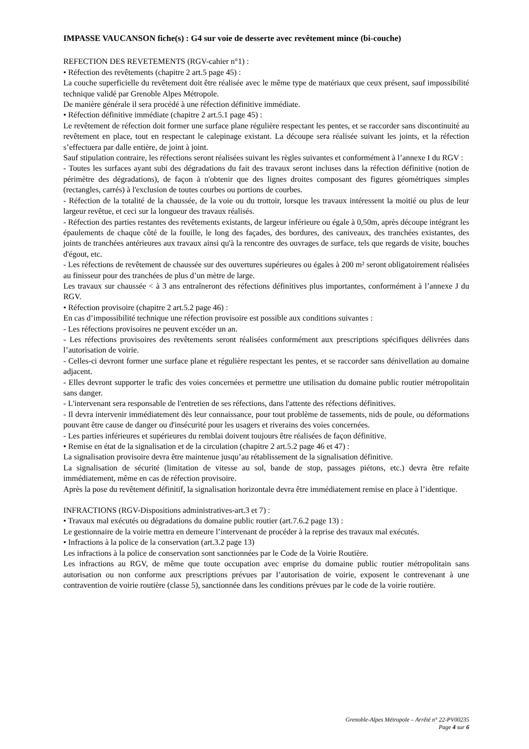IMPASSE VAUCANSON fiche(s) : G4 sur voie de desserte avec revêtement mince (bi-couche)
REFECTION DES REVETEMENTS (RGV-cahier n°1) :
• Réfection des revêtements (chapitre 2 art.5 page 45) :
La couche superficielle du revêtement doit être réalisée avec le même type de matériaux que ceux présent, sauf impossibilité technique validé par Grenoble Alpes Métropole.
De manière générale il sera procédé à une réfection définitive immédiate.
• Réfection définitive immédiate (chapitre 2 art.5.1 page 45) :
Le revêtement de réfection doit former une surface plane régulière respectant les pentes, et se raccorder sans discontinuité au revêtement en place, tout en respectant le calepinage existant. La découpe sera réalisée suivant les joints, et la réfection s’effectuera par dalle entière, de joint à joint.
Sauf stipulation contraire, les réfections seront réalisées suivant les règles suivantes et conformément à l’annexe I du RGV :
- Toutes les surfaces ayant subi des dégradations du fait des travaux seront incluses dans la réfection définitive (notion de périmètre des dégradations), de façon à n'obtenir que des lignes droites composant des figures géométriques simples (rectangles, carrés) à l'exclusion de toutes courbes ou portions de courbes.
- Réfection de la totalité de la chaussée, de la voie ou du trottoir, lorsque les travaux intéressent la moitié ou plus de leur largeur revêtue, et ceci sur la longueur des travaux réalisés.
- Réfection des parties restantes des revêtements existants, de largeur inférieure ou égale à 0,50m, après découpe intégrant les épaulements de chaque côté de la fouille, le long des façades, des bordures, des caniveaux, des tranchées existantes, des joints de tranchées antérieures aux travaux ainsi qu'à la rencontre des ouvrages de surface, tels que regards de visite, bouches d'égout, etc.
- Les réfections de revêtement de chaussée sur des ouvertures supérieures ou égales à 200 m² seront obligatoirement réalisées au finisseur pour des tranchées de plus d’un mètre de large.
Les travaux sur chaussée < à 3 ans entraîneront des réfections définitives plus importantes, conformément à l’annexe J du RGV.
• Réfection provisoire (chapitre 2 art.5.2 page 46) :
En cas d’impossibilité technique une réfection provisoire est possible aux conditions suivantes :
- Les réfections provisoires ne peuvent excéder un an.
- Les réfections provisoires des revêtements seront réalisées conformément aux prescriptions spécifiques délivrées dans l’autorisation de voirie.
- Celles-ci devront former une surface plane et régulière respectant les pentes, et se raccorder sans dénivellation au domaine adjacent.
- Elles devront supporter le trafic des voies concernées et permettre une utilisation du domaine public routier métropolitain sans danger.
- L'intervenant sera responsable de l'entretien de ses réfections, dans l'attente des réfections définitives.
- Il devra intervenir immédiatement dès leur connaissance, pour tout problème de tassements, nids de poule, ou déformations pouvant être cause de danger ou d'insécurité pour les usagers et riverains des voies concernées.
- Les parties inférieures et supérieures du remblai doivent toujours être réalisées de façon définitive.
• Remise en état de la signalisation et de la circulation (chapitre 2 art.5.2 page 46 et 47) :
La signalisation provisoire devra être maintenue jusqu’au rétablissement de la signalisation définitive.
La signalisation de sécurité (limitation de vitesse au sol, bande de stop, passages piétons, etc.) devra être refaite immédiatement, même en cas de réfection provisoire.
Après la pose du revêtement définitif, la signalisation horizontale devra être immédiatement remise en place à l’identique.
INFRACTIONS (RGV-Dispositions administratives-art.3 et 7) :
• Travaux mal exécutés ou dégradations du domaine public routier (art.7.6.2 page 13) :
Le gestionnaire de la voirie mettra en demeure l’intervenant de procéder à la reprise des travaux mal exécutés.
• Infractions à la police de la conservation (art.3.2 page 13)
Les infractions à la police de conservation sont sanctionnées par le Code de la Voirie Routière.
Les infractions au RGV, de même que toute occupation avec emprise du domaine public routier métropolitain sans autorisation ou non conforme aux prescriptions prévues par l’autorisation de voirie, exposent le contrevenant à une contravention de voirie routière (classe 5), sanctionnée dans les conditions prévues par le code de la voirie routière.
Grenoble-Alpes Métropole – Arrêté n° 22-PV00235
Page 4 sur 6